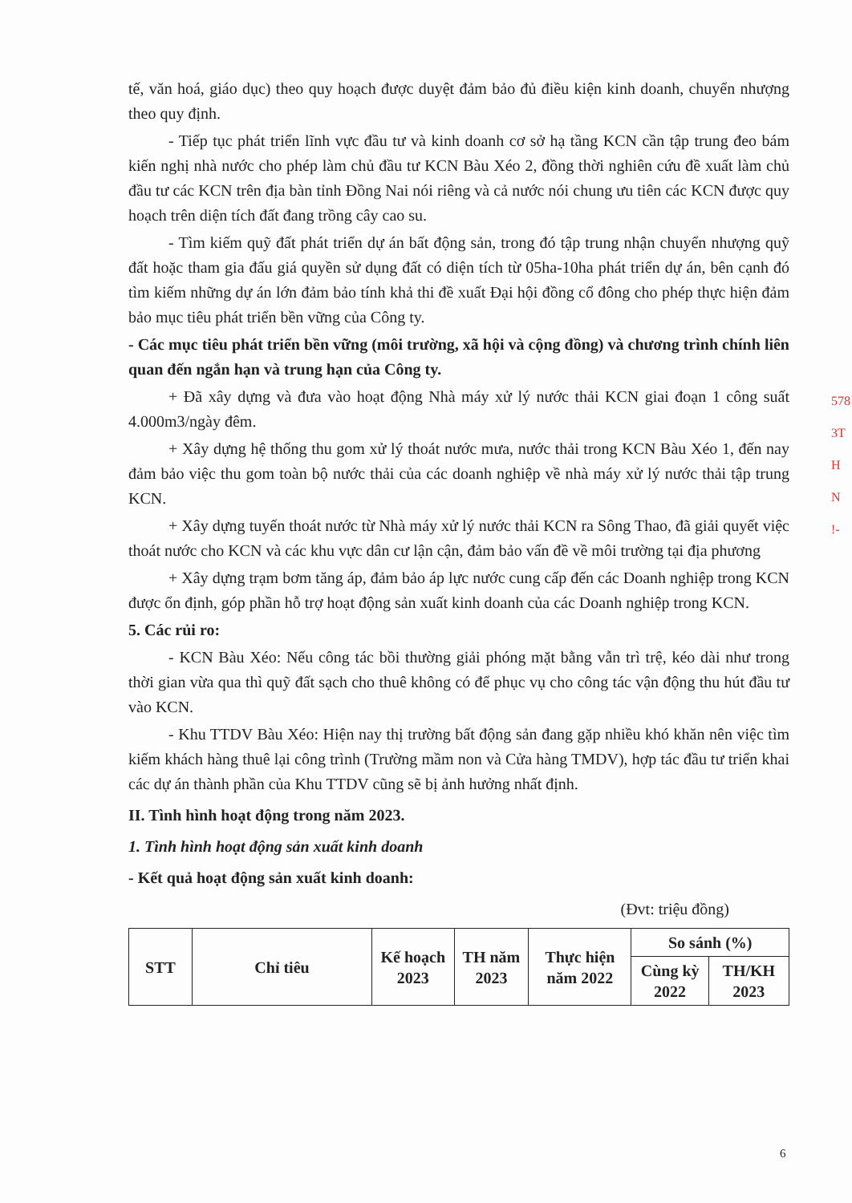tế, văn hoá, giáo dục) theo quy hoạch được duyệt đảm bảo đủ điều kiện kinh doanh, chuyển nhượng theo quy định.
- Tiếp tục phát triển lĩnh vực đầu tư và kinh doanh cơ sở hạ tầng KCN cần tập trung đeo bám kiến nghị nhà nước cho phép làm chủ đầu tư KCN Bàu Xéo 2, đồng thời nghiên cứu đề xuất làm chủ đầu tư các KCN trên địa bàn tỉnh Đồng Nai nói riêng và cả nước nói chung ưu tiên các KCN được quy hoạch trên diện tích đất đang trồng cây cao su.
- Tìm kiếm quỹ đất phát triển dự án bất động sản, trong đó tập trung nhận chuyển nhượng quỹ đất hoặc tham gia đấu giá quyền sử dụng đất có diện tích từ 05ha-10ha phát triển dự án, bên cạnh đó tìm kiếm những dự án lớn đảm bảo tính khả thi đề xuất Đại hội đồng cổ đông cho phép thực hiện đảm bảo mục tiêu phát triển bền vững của Công ty.
- Các mục tiêu phát triển bền vững (môi trường, xã hội và cộng đồng) và chương trình chính liên quan đến ngắn hạn và trung hạn của Công ty.
+ Đã xây dựng và đưa vào hoạt động Nhà máy xử lý nước thải KCN giai đoạn 1 công suất 4.000m3/ngày đêm.
+ Xây dựng hệ thống thu gom xử lý thoát nước mưa, nước thải trong KCN Bàu Xéo 1, đến nay đảm bảo việc thu gom toàn bộ nước thải của các doanh nghiệp về nhà máy xử lý nước thải tập trung KCN.
+ Xây dựng tuyến thoát nước từ Nhà máy xử lý nước thải KCN ra Sông Thao, đã giải quyết việc thoát nước cho KCN và các khu vực dân cư lận cận, đảm bảo vấn đề về môi trường tại địa phương
+ Xây dựng trạm bơm tăng áp, đảm bảo áp lực nước cung cấp đến các Doanh nghiệp trong KCN được ổn định, góp phần hỗ trợ hoạt động sản xuất kinh doanh của các Doanh nghiệp trong KCN.
5. Các rủi ro:
- KCN Bàu Xéo: Nếu công tác bồi thường giải phóng mặt bằng vẫn trì trệ, kéo dài như trong thời gian vừa qua thì quỹ đất sạch cho thuê không có để phục vụ cho công tác vận động thu hút đầu tư vào KCN.
- Khu TTDV Bàu Xéo: Hiện nay thị trường bất động sản đang gặp nhiều khó khăn nên việc tìm kiếm khách hàng thuê lại công trình (Trường mầm non và Cửa hàng TMDV), hợp tác đầu tư triển khai các dự án thành phần của Khu TTDV cũng sẽ bị ảnh hưởng nhất định.
II. Tình hình hoạt động trong năm 2023.
1. Tình hình hoạt động sản xuất kinh doanh
- Kết quả hoạt động sản xuất kinh doanh:
(Đvt: triệu đồng)
| STT | Chỉ tiêu | Kế hoạch 2023 | TH năm 2023 | Thực hiện năm 2022 | So sánh (%) | |
| --- | --- | --- | --- | --- | --- | --- |
| | | | | | Cùng kỳ 2022 | TH/KH 2023 |
578
3T
H
N
!-
6